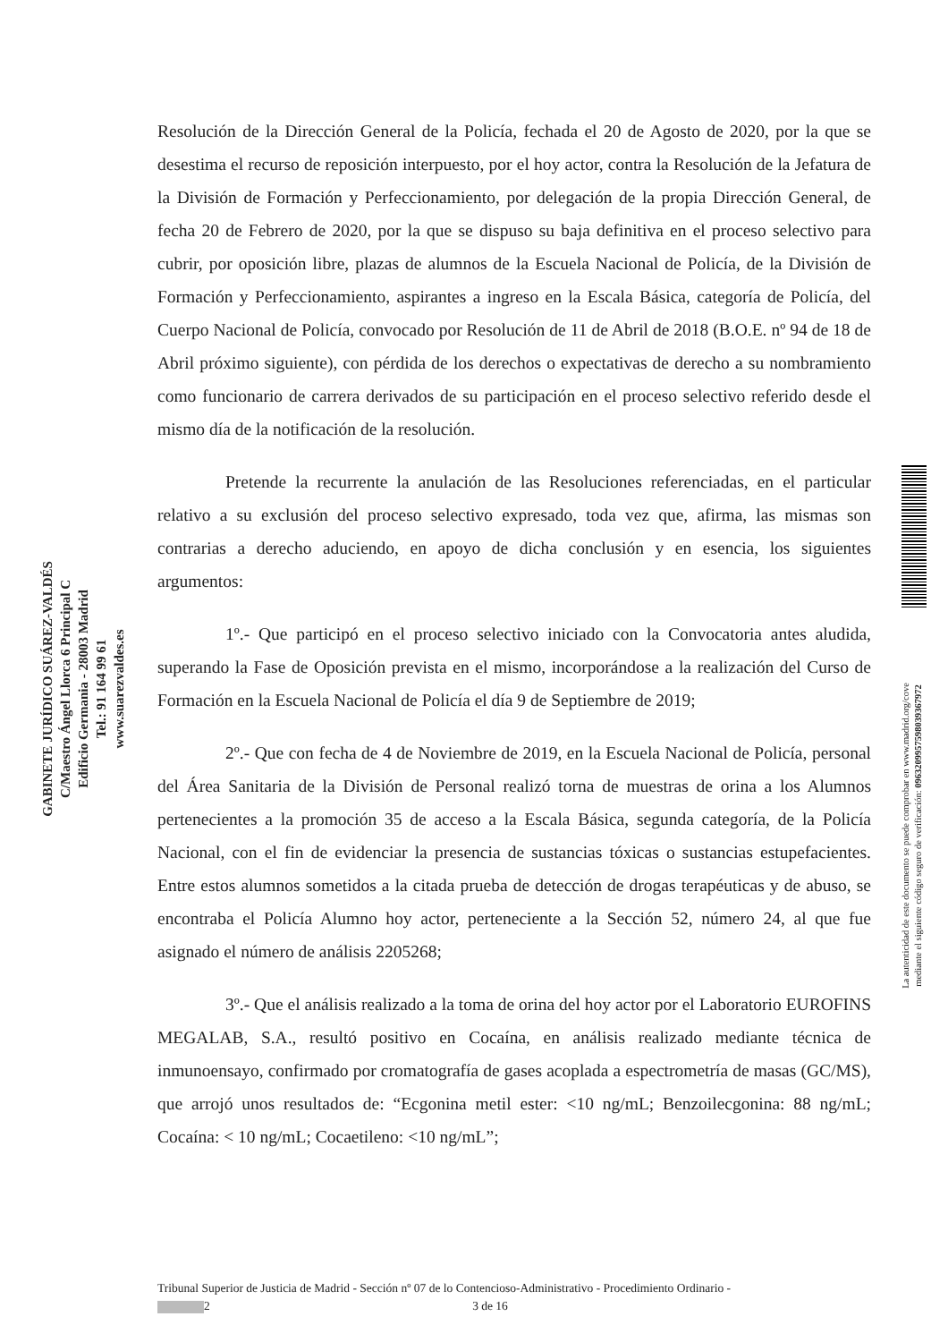GABINETE JURÍDICO SUÁREZ-VALDÉS
C/Maestro Ángel Llorca 6 Principal C
Edificio Germania - 28003 Madrid
Tel.: 91 164 99 61
www.suarezvaldes.es
Resolución de la Dirección General de la Policía, fechada el 20 de Agosto de 2020, por la que se desestima el recurso de reposición interpuesto, por el hoy actor, contra la Resolución de la Jefatura de la División de Formación y Perfeccionamiento, por delegación de la propia Dirección General, de fecha 20 de Febrero de 2020, por la que se dispuso su baja definitiva en el proceso selectivo para cubrir, por oposición libre, plazas de alumnos de la Escuela Nacional de Policía, de la División de Formación y Perfeccionamiento, aspirantes a ingreso en la Escala Básica, categoría de Policía, del Cuerpo Nacional de Policía, convocado por Resolución de 11 de Abril de 2018 (B.O.E. nº 94 de 18 de Abril próximo siguiente), con pérdida de los derechos o expectativas de derecho a su nombramiento como funcionario de carrera derivados de su participación en el proceso selectivo referido desde el mismo día de la notificación de la resolución.
Pretende la recurrente la anulación de las Resoluciones referenciadas, en el particular relativo a su exclusión del proceso selectivo expresado, toda vez que, afirma, las mismas son contrarias a derecho aduciendo, en apoyo de dicha conclusión y en esencia, los siguientes argumentos:
1º.- Que participó en el proceso selectivo iniciado con la Convocatoria antes aludida, superando la Fase de Oposición prevista en el mismo, incorporándose a la realización del Curso de Formación en la Escuela Nacional de Policía el día 9 de Septiembre de 2019;
2º.- Que con fecha de 4 de Noviembre de 2019, en la Escuela Nacional de Policía, personal del Área Sanitaria de la División de Personal realizó torna de muestras de orina a los Alumnos pertenecientes a la promoción 35 de acceso a la Escala Básica, segunda categoría, de la Policía Nacional, con el fin de evidenciar la presencia de sustancias tóxicas o sustancias estupefacientes. Entre estos alumnos sometidos a la citada prueba de detección de drogas terapéuticas y de abuso, se encontraba el Policía Alumno hoy actor, perteneciente a la Sección 52, número 24, al que fue asignado el número de análisis 2205268;
3º.- Que el análisis realizado a la toma de orina del hoy actor por el Laboratorio EUROFINS MEGALAB, S.A., resultó positivo en Cocaína, en análisis realizado mediante técnica de inmunoensayo, confirmado por cromatografía de gases acoplada a espectrometría de masas (GC/MS), que arrojó unos resultados de: “Ecgonina metil ester: <10 ng/mL; Benzoilecgonina: 88 ng/mL; Cocaína: < 10 ng/mL; Cocaetileno: <10 ng/mL”;
La autenticidad de este documento se puede comprobar en www.madrid.org/cove
mediante el siguiente código seguro de verificación: 0963209957598039367972
Tribunal Superior de Justicia de Madrid - Sección nº 07 de lo Contencioso-Administrativo - Procedimiento Ordinario -
2 3 de 16